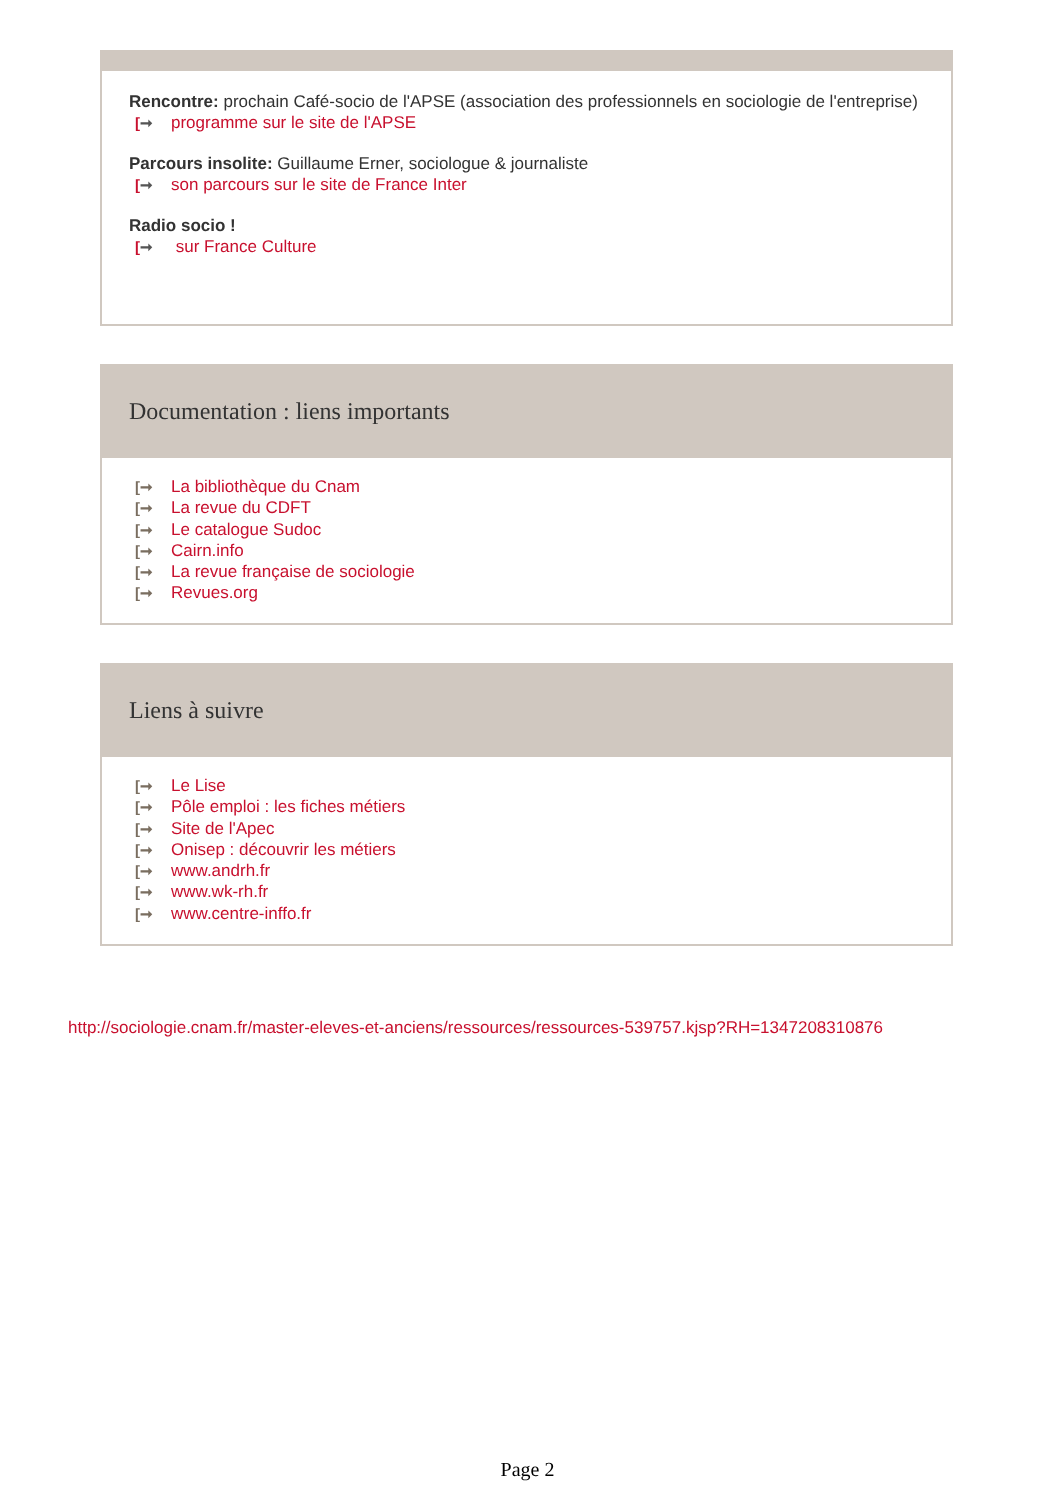Rencontre: prochain Café-socio de l'APSE (association des professionnels en sociologie de l'entreprise)
[➞ programme sur le site de l'APSE
Parcours insolite: Guillaume Erner, sociologue & journaliste
[➞ son parcours sur le site de France Inter
Radio socio !
[➞ sur France Culture
Documentation : liens importants
[➞ La bibliothèque du Cnam
[➞ La revue du CDFT
[➞ Le catalogue Sudoc
[➞ Cairn.info
[➞ La revue française de sociologie
[➞ Revues.org
Liens à suivre
[➞ Le Lise
[➞ Pôle emploi : les fiches métiers
[➞ Site de l'Apec
[➞ Onisep : découvrir les métiers
[➞ www.andrh.fr
[➞ www.wk-rh.fr
[➞ www.centre-inffo.fr
http://sociologie.cnam.fr/master-eleves-et-anciens/ressources/ressources-539757.kjsp?RH=1347208310876
Page 2